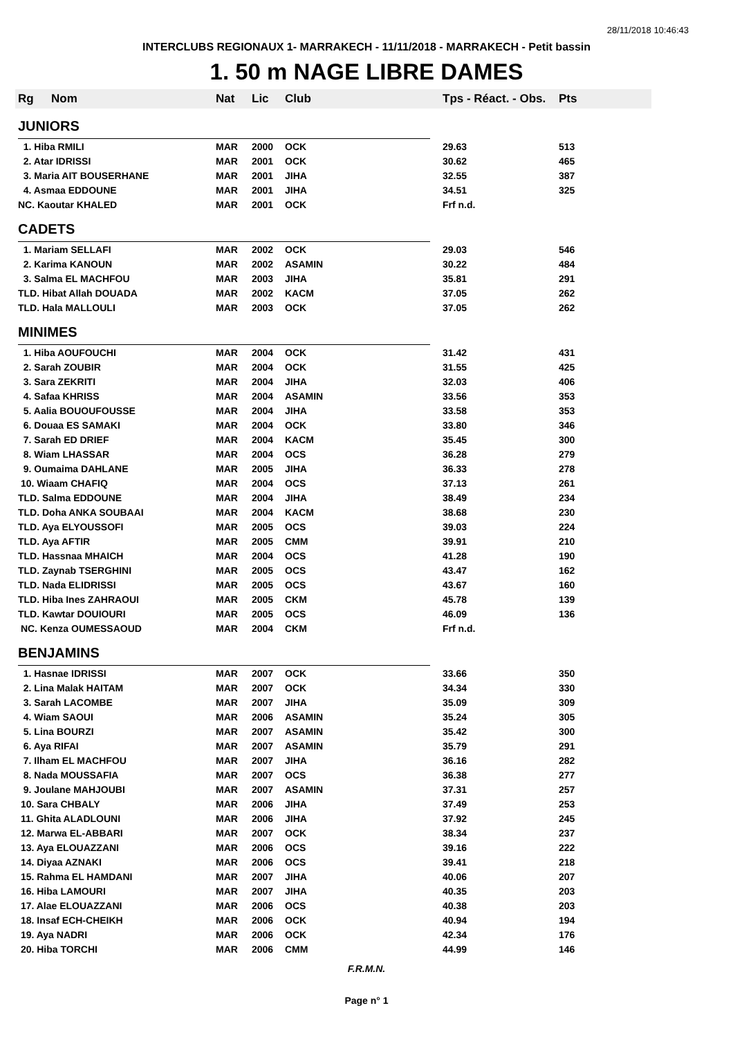28/11/2018 10:46:43
INTERCLUBS REGIONAUX 1- MARRAKECH - 11/11/2018 - MARRAKECH - Petit bassin
1. 50 m NAGE LIBRE DAMES
| Rg | Nom | Nat | Lic | Club | Tps - Réact. - Obs. | Pts |
| --- | --- | --- | --- | --- | --- | --- |
| JUNIORS | | | | | | |
| 1. Hiba RMILI | | MAR | 2000 | OCK | 29.63 | 513 |
| 2. Atar IDRISSI | | MAR | 2001 | OCK | 30.62 | 465 |
| 3. Maria AIT BOUSERHANE | | MAR | 2001 | JIHA | 32.55 | 387 |
| 4. Asmaa EDDOUNE | | MAR | 2001 | JIHA | 34.51 | 325 |
| NC. Kaoutar KHALED | | MAR | 2001 | OCK | Frf n.d. | |
| CADETS | | | | | | |
| 1. Mariam SELLAFI | | MAR | 2002 | OCK | 29.03 | 546 |
| 2. Karima KANOUN | | MAR | 2002 | ASAMIN | 30.22 | 484 |
| 3. Salma EL MACHFOU | | MAR | 2003 | JIHA | 35.81 | 291 |
| TLD. Hibat Allah DOUADA | | MAR | 2002 | KACM | 37.05 | 262 |
| TLD. Hala MALLOULI | | MAR | 2003 | OCK | 37.05 | 262 |
| MINIMES | | | | | | |
| 1. Hiba AOUFOUCHI | | MAR | 2004 | OCK | 31.42 | 431 |
| 2. Sarah ZOUBIR | | MAR | 2004 | OCK | 31.55 | 425 |
| 3. Sara ZEKRITI | | MAR | 2004 | JIHA | 32.03 | 406 |
| 4. Safaa KHRISS | | MAR | 2004 | ASAMIN | 33.56 | 353 |
| 5. Aalia BOUOUFOUSSE | | MAR | 2004 | JIHA | 33.58 | 353 |
| 6. Douaa ES SAMAKI | | MAR | 2004 | OCK | 33.80 | 346 |
| 7. Sarah ED DRIEF | | MAR | 2004 | KACM | 35.45 | 300 |
| 8. Wiam LHASSAR | | MAR | 2004 | OCS | 36.28 | 279 |
| 9. Oumaima DAHLANE | | MAR | 2005 | JIHA | 36.33 | 278 |
| 10. Wiaam CHAFIQ | | MAR | 2004 | OCS | 37.13 | 261 |
| TLD. Salma EDDOUNE | | MAR | 2004 | JIHA | 38.49 | 234 |
| TLD. Doha ANKA SOUBAAI | | MAR | 2004 | KACM | 38.68 | 230 |
| TLD. Aya ELYOUSSOFI | | MAR | 2005 | OCS | 39.03 | 224 |
| TLD. Aya AFTIR | | MAR | 2005 | CMM | 39.91 | 210 |
| TLD. Hassnaa MHAICH | | MAR | 2004 | OCS | 41.28 | 190 |
| TLD. Zaynab TSERGHINI | | MAR | 2005 | OCS | 43.47 | 162 |
| TLD. Nada ELIDRISSI | | MAR | 2005 | OCS | 43.67 | 160 |
| TLD. Hiba Ines ZAHRAOUI | | MAR | 2005 | CKM | 45.78 | 139 |
| TLD. Kawtar DOUIOURI | | MAR | 2005 | OCS | 46.09 | 136 |
| NC. Kenza OUMESSAOUD | | MAR | 2004 | CKM | Frf n.d. | |
| BENJAMINS | | | | | | |
| 1. Hasnae IDRISSI | | MAR | 2007 | OCK | 33.66 | 350 |
| 2. Lina Malak HAITAM | | MAR | 2007 | OCK | 34.34 | 330 |
| 3. Sarah LACOMBE | | MAR | 2007 | JIHA | 35.09 | 309 |
| 4. Wiam SAOUI | | MAR | 2006 | ASAMIN | 35.24 | 305 |
| 5. Lina BOURZI | | MAR | 2007 | ASAMIN | 35.42 | 300 |
| 6. Aya RIFAI | | MAR | 2007 | ASAMIN | 35.79 | 291 |
| 7. Ilham EL MACHFOU | | MAR | 2007 | JIHA | 36.16 | 282 |
| 8. Nada MOUSSAFIA | | MAR | 2007 | OCS | 36.38 | 277 |
| 9. Joulane MAHJOUBI | | MAR | 2007 | ASAMIN | 37.31 | 257 |
| 10. Sara CHBALY | | MAR | 2006 | JIHA | 37.49 | 253 |
| 11. Ghita ALADLOUNI | | MAR | 2006 | JIHA | 37.92 | 245 |
| 12. Marwa EL-ABBARI | | MAR | 2007 | OCK | 38.34 | 237 |
| 13. Aya ELOUAZZANI | | MAR | 2006 | OCS | 39.16 | 222 |
| 14. Diyaa AZNAKI | | MAR | 2006 | OCS | 39.41 | 218 |
| 15. Rahma EL HAMDANI | | MAR | 2007 | JIHA | 40.06 | 207 |
| 16. Hiba LAMOURI | | MAR | 2007 | JIHA | 40.35 | 203 |
| 17. Alae ELOUAZZANI | | MAR | 2006 | OCS | 40.38 | 203 |
| 18. Insaf ECH-CHEIKH | | MAR | 2006 | OCK | 40.94 | 194 |
| 19. Aya NADRI | | MAR | 2006 | OCK | 42.34 | 176 |
| 20. Hiba TORCHI | | MAR | 2006 | CMM | 44.99 | 146 |
F.R.M.N.
Page n° 1